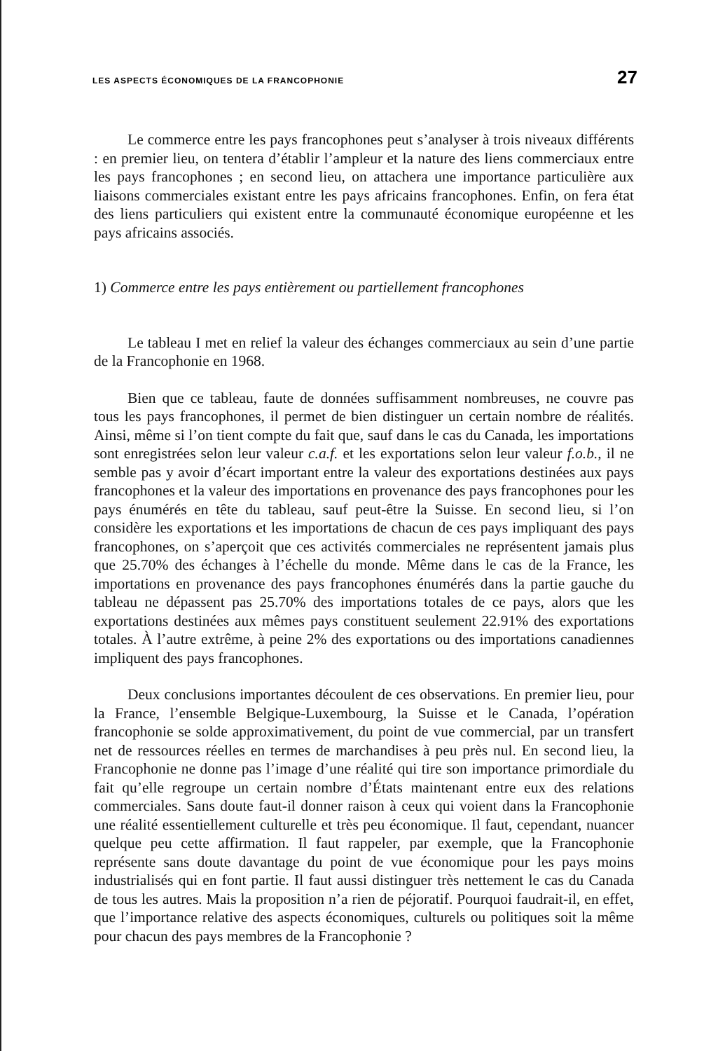LES ASPECTS ÉCONOMIQUES DE LA FRANCOPHONIE 27
Le commerce entre les pays francophones peut s’analyser à trois niveaux différents : en premier lieu, on tentera d’établir l’ampleur et la nature des liens commerciaux entre les pays francophones ; en second lieu, on attachera une importance particulière aux liaisons commerciales existant entre les pays africains francophones. Enfin, on fera état des liens particuliers qui existent entre la communauté économique européenne et les pays africains associés.
1) Commerce entre les pays entièrement ou partiellement francophones
Le tableau I met en relief la valeur des échanges commerciaux au sein d’une partie de la Francophonie en 1968.
Bien que ce tableau, faute de données suffisamment nombreuses, ne couvre pas tous les pays francophones, il permet de bien distinguer un certain nombre de réalités. Ainsi, même si l’on tient compte du fait que, sauf dans le cas du Canada, les importations sont enregistrées selon leur valeur c.a.f. et les exportations selon leur valeur f.o.b., il ne semble pas y avoir d’écart important entre la valeur des exportations destinées aux pays francophones et la valeur des importations en provenance des pays francophones pour les pays énumérés en tête du tableau, sauf peut-être la Suisse. En second lieu, si l’on considère les exportations et les importations de chacun de ces pays impliquant des pays francophones, on s’aperçoit que ces activités commerciales ne représentent jamais plus que 25.70% des échanges à l’échelle du monde. Même dans le cas de la France, les importations en provenance des pays francophones énumérés dans la partie gauche du tableau ne dépassent pas 25.70% des importations totales de ce pays, alors que les exportations destinées aux mêmes pays constituent seulement 22.91% des exportations totales. À l’autre extrême, à peine 2% des exportations ou des importations canadiennes impliquent des pays francophones.
Deux conclusions importantes découlent de ces observations. En premier lieu, pour la France, l’ensemble Belgique-Luxembourg, la Suisse et le Canada, l’opération francophonie se solde approximativement, du point de vue commercial, par un transfert net de ressources réelles en termes de marchandises à peu près nul. En second lieu, la Francophonie ne donne pas l’image d’une réalité qui tire son importance primordiale du fait qu’elle regroupe un certain nombre d’États maintenant entre eux des relations commerciales. Sans doute faut-il donner raison à ceux qui voient dans la Francophonie une réalité essentiellement culturelle et très peu économique. Il faut, cependant, nuancer quelque peu cette affirmation. Il faut rappeler, par exemple, que la Francophonie représente sans doute davantage du point de vue économique pour les pays moins industrialisés qui en font partie. Il faut aussi distinguer très nettement le cas du Canada de tous les autres. Mais la proposition n’a rien de péjoratif. Pourquoi faudrait-il, en effet, que l’importance relative des aspects économiques, culturels ou politiques soit la même pour chacun des pays membres de la Francophonie ?